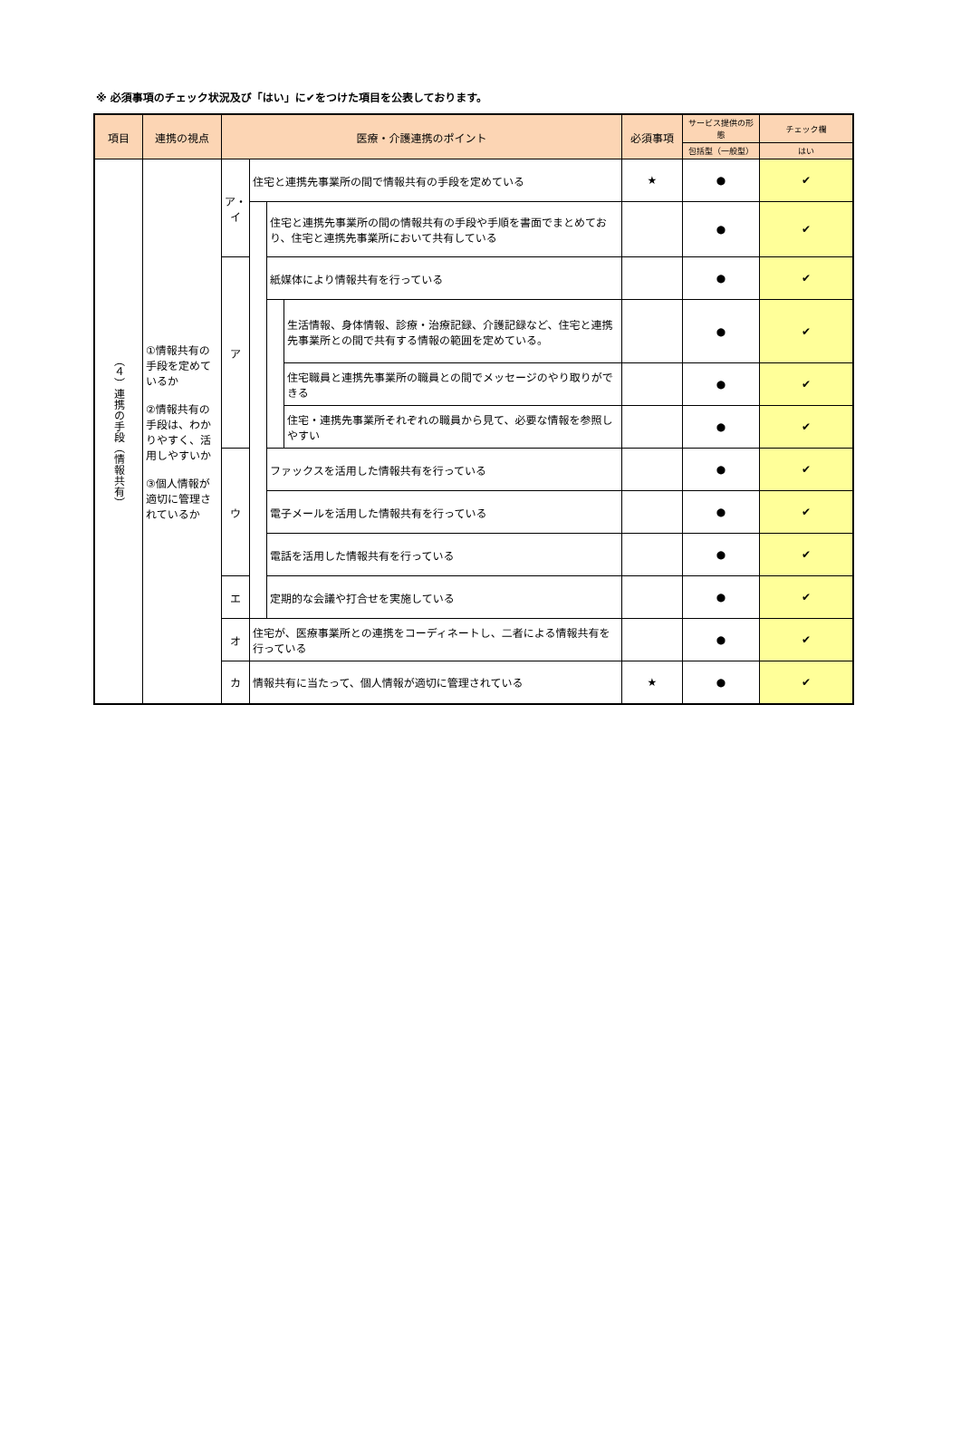※ 必須事項のチェック状況及び「はい」に✔をつけた項目を公表しております。
| 項目 | 連携の視点 | 医療・介護連携のポイント | | | | 必須事項 | サービス提供の形態 | チェック欄 |
| --- | --- | --- | --- | --- | --- | --- | --- | --- |
| | | | | | | | 包括型（一般型） | はい |
| （４）連携の手段（情報共有） | ①情報共有の手段を定めているか ②情報共有の手段は、わかりやすく、活用しやすいか ③個人情報が適切に管理されているか | ア・イ | 住宅と連携先事業所の間で情報共有の手段を定めている | | | ★ | ● | ✔ |
| | | | | 住宅と連携先事業所の間の情報共有の手段や手順を書面でまとめており、住宅と連携先事業所において共有している | | | ● | ✔ |
| | | ア | | 紙媒体により情報共有を行っている | | | ● | ✔ |
| | | | | | 生活情報、身体情報、診療・治療記録、介護記録など、住宅と連携先事業所との間で共有する情報の範囲を定めている。 | | ● | ✔ |
| | | | | | 住宅職員と連携先事業所の職員との間でメッセージのやり取りができる | | ● | ✔ |
| | | | | | 住宅・連携先事業所それぞれの職員から見て、必要な情報を参照しやすい | | ● | ✔ |
| | | ウ | | ファックスを活用した情報共有を行っている | | | ● | ✔ |
| | | | | 電子メールを活用した情報共有を行っている | | | ● | ✔ |
| | | | | 電話を活用した情報共有を行っている | | | ● | ✔ |
| | | エ | | 定期的な会議や打合せを実施している | | | ● | ✔ |
| | | オ | 住宅が、医療事業所との連携をコーディネートし、二者による情報共有を行っている | | | | ● | ✔ |
| | | カ | 情報共有に当たって、個人情報が適切に管理されている | | | ★ | ● | ✔ |